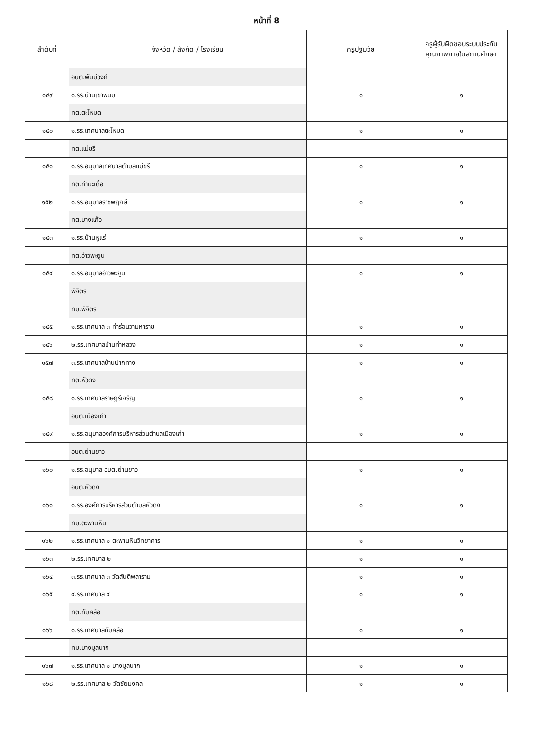หน้าที่ 8
| ลำดับที่ | จังหวัด / สังกัด / โรงเรียน | ครูปฐมวัย | ครูผู้รับผิดชอบระบบประกัน คุณภาพภายในสถานศึกษา |
| --- | --- | --- | --- |
| | อบต.พันม่วงก์ | | |
| ๑๔๙ | ๑.รร.บ้านเขาพนม | ๑ | ๑ |
| | ทต.ตะโหมด | | |
| ๑๕๐ | ๑.รร.เทศบาลตะโหมด | ๑ | ๑ |
| | ทต.แม่ขรี | | |
| ๑๕๑ | ๑.รร.อนุบาลเทศบาลตำบลแม่ขรี | ๑ | ๑ |
| | ทต.ท่ามะเดื่อ | | |
| ๑๕๒ | ๑.รร.อนุบาลราชพฤกษ์ | ๑ | ๑ |
| | ทต.บางแก้ว | | |
| ๑๕๓ | ๑.รร.บ้านหูแร่ | ๑ | ๑ |
| | ทต.อ่าวพะยูน | | |
| ๑๕๔ | ๑.รร.อนุบาลอ่าวพะยูน | ๑ | ๑ |
| | พิจิตร | | |
| | ทม.พิจิตร | | |
| ๑๕๕ | ๑.รร.เทศบาล ๓ ท่าร่อนวามหาราช | ๑ | ๑ |
| ๑๕๖ | ๒.รร.เทศบาลบ้านท่าหลวง | ๑ | ๑ |
| ๑๕๗ | ๓.รร.เทศบาลบ้านปากทาง | ๑ | ๑ |
| | ทต.หัวดง | | |
| ๑๕๘ | ๑.รร.เทศบาลราษฎร์เจริญ | ๑ | ๑ |
| | อบต.เมืองเก่า | | |
| ๑๕๙ | ๑.รร.อนุบาลองค์การบริหารส่วนตำบลเมืองเก่า | ๑ | ๑ |
| | อบต.ย่านยาว | | |
| ๑๖๐ | ๑.รร.อนุบาล อบต.ย่านยาว | ๑ | ๑ |
| | อบต.หัวดง | | |
| ๑๖๑ | ๑.รร.องค์การบริหารส่วนตำบลหัวดง | ๑ | ๑ |
| | ทม.ตะพานหิน | | |
| ๑๖๒ | ๑.รร.เทศบาล ๑ ตะพานหินวิทยาคาร | ๑ | ๑ |
| ๑๖๓ | ๒.รร.เทศบาล ๒ | ๑ | ๑ |
| ๑๖๔ | ๓.รร.เทศบาล ๓ วัดสันติพลาราม | ๑ | ๑ |
| ๑๖๕ | ๔.รร.เทศบาล ๔ | ๑ | ๑ |
| | ทต.ทับคล้อ | | |
| ๑๖๖ | ๑.รร.เทศบาลทับคล้อ | ๑ | ๑ |
| | ทม.บางมูลนาก | | |
| ๑๖๗ | ๑.รร.เทศบาล ๑ บางมูลนาก | ๑ | ๑ |
| ๑๖๘ | ๒.รร.เทศบาล ๒ วัดชัยมงคล | ๑ | ๑ |